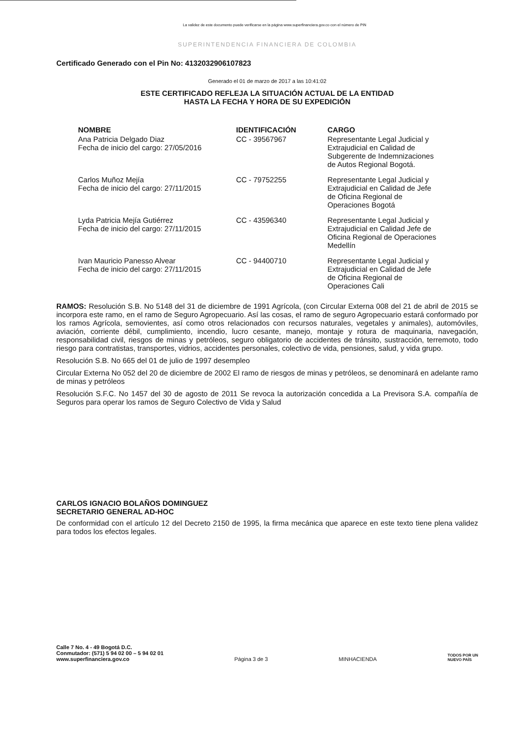La validez de este documento puede verificarse en la página www.superfinanciera.gov.co con el número de PIN
SUPERINTENDENCIA FINANCIERA DE COLOMBIA
Certificado Generado con el Pin No: 4132032906107823
Generado el 01 de marzo de 2017 a las 10:41:02
ESTE CERTIFICADO REFLEJA LA SITUACIÓN ACTUAL DE LA ENTIDAD
HASTA LA FECHA Y HORA DE SU EXPEDICIÓN
| NOMBRE | IDENTIFICACIÓN | CARGO |
| --- | --- | --- |
| Ana Patricia Delgado Diaz Fecha de inicio del cargo: 27/05/2016 | CC - 39567967 | Representante Legal Judicial y Extrajudicial en Calidad de Subgerente de Indemnizaciones de Autos Regional Bogotá. |
| Carlos Muñoz Mejía Fecha de inicio del cargo: 27/11/2015 | CC - 79752255 | Representante Legal Judicial y Extrajudicial en Calidad de Jefe de Oficina Regional de Operaciones Bogotá |
| Lyda Patricia Mejía Gutiérrez Fecha de inicio del cargo: 27/11/2015 | CC - 43596340 | Representante Legal Judicial y Extrajudicial en Calidad Jefe de Oficina Regional de Operaciones Medellín |
| Ivan Mauricio Panesso Alvear Fecha de inicio del cargo: 27/11/2015 | CC - 94400710 | Representante Legal Judicial y Extrajudicial en Calidad de Jefe de Oficina Regional de Operaciones Cali |
RAMOS: Resolución S.B. No 5148 del 31 de diciembre de 1991 Agrícola, (con Circular Externa 008 del 21 de abril de 2015 se incorpora este ramo, en el ramo de Seguro Agropecuario. Así las cosas, el ramo de seguro Agropecuario estará conformado por los ramos Agrícola, semovientes, así como otros relacionados con recursos naturales, vegetales y animales), automóviles, aviación, corriente débil, cumplimiento, incendio, lucro cesante, manejo, montaje y rotura de maquinaria, navegación, responsabilidad civil, riesgos de minas y petróleos, seguro obligatorio de accidentes de tránsito, sustracción, terremoto, todo riesgo para contratistas, transportes, vidrios, accidentes personales, colectivo de vida, pensiones, salud, y vida grupo.
Resolución S.B. No 665 del 01 de julio de 1997 desempleo
Circular Externa No 052 del 20 de diciembre de 2002 El ramo de riesgos de minas y petróleos, se denominará en adelante ramo de minas y petróleos
Resolución S.F.C. No 1457 del 30 de agosto de 2011 Se revoca la autorización concedida a La Previsora S.A. compañía de Seguros para operar los ramos de Seguro Colectivo de Vida y Salud
CARLOS IGNACIO BOLAÑOS DOMINGUEZ
SECRETARIO GENERAL AD-HOC
De conformidad con el artículo 12 del Decreto 2150 de 1995, la firma mecánica que aparece en este texto tiene plena validez para todos los efectos legales.
Calle 7 No. 4 - 49 Bogotá D.C.
Conmutador: (571) 5 94 02 00 – 5 94 02 01
www.superfinanciera.gov.co
Página 3 de 3
MINHACIENDA
TODOS POR UN
NUEVO PAÍS